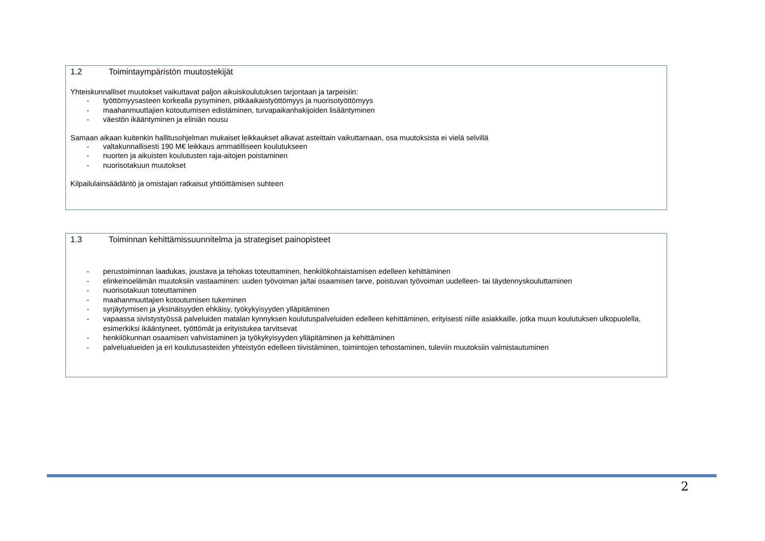1.2 Toimintaympäristön muutostekijät
Yhteiskunnalliset muutokset vaikuttavat paljon aikuiskoulutuksen tarjontaan ja tarpeisiin:
- työttömyysasteen korkealla pysyminen, pitkäaikaistyöttömyys ja nuorisotyöttömyys
- maahanmuuttajien kotoutumisen edistäminen, turvapaikanhakijoiden lisääntyminen
- väestön ikääntyminen ja eliniän nousu
Samaan aikaan kuitenkin hallitusohjelman mukaiset leikkaukset alkavat asteittain vaikuttamaan, osa muutoksista ei vielä selvillä
- valtakunnallisesti 190 M€ leikkaus ammatilliseen koulutukseen
- nuorten ja aikuisten koulutusten raja-aitojen poistaminen
- nuorisotakuun muutokset
Kilpailulainsäädäntö ja omistajan ratkaisut yhtiöittämisen suhteen
1.3 Toiminnan kehittämissuunnitelma ja strategiset painopisteet
- perustoiminnan laadukas, joustava ja tehokas toteuttaminen, henkilökohtaistamisen edelleen kehittäminen
- elinkeinoelämän muutoksiin vastaaminen: uuden työvoiman ja/tai osaamisen tarve, poistuvan työvoiman uudelleen- tai täydennyskouluttaminen
- nuorisotakuun toteuttaminen
- maahanmuuttajien kotoutumisen tukeminen
- syrjäytymisen ja yksinäisyyden ehkäisy, työkykyisyyden ylläpitäminen
- vapaassa sivistystyössä palveluiden matalan kynnyksen koulutuspalveluiden edelleen kehittäminen, erityisesti niille asiakkaille, jotka muun koulutuksen ulkopuolella, esimerkiksi ikääntyneet, työttömät ja erityistukea tarvitsevat
- henkilökunnan osaamisen vahvistaminen ja työkykyisyyden ylläpitäminen ja kehittäminen
- palvelualueiden ja eri koulutusasteiden yhteistyön edelleen tiivistäminen, toimintojen tehostaminen, tuleviin muutoksiin valmistautuminen
2